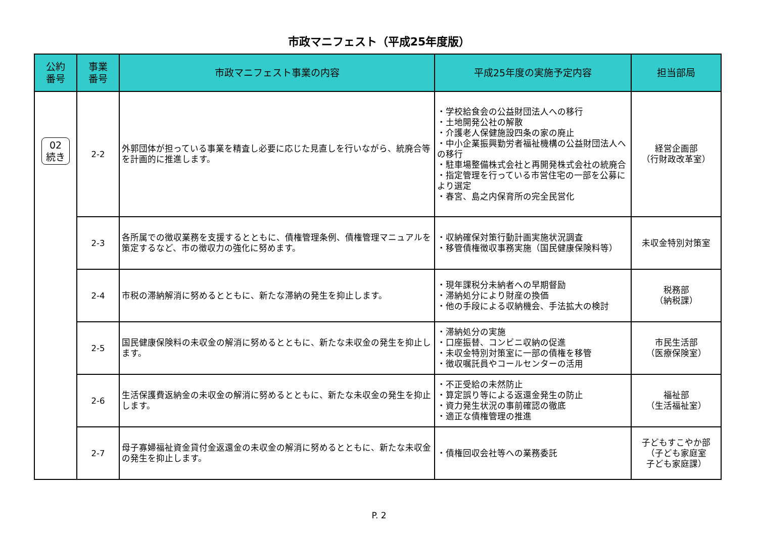市政マニフェスト（平成25年度版）
| 公約 番号 | 事業 番号 | 市政マニフェスト事業の内容 | 平成25年度の実施予定内容 | 担当部局 |
| --- | --- | --- | --- | --- |
| 02 続き | 2-2 | 外郭団体が担っている事業を精査し必要に応じた見直しを行いながら、統廃合等を計画的に推進します。 | ・学校給食会の公益財団法人への移行 ・土地開発公社の解散 ・介護老人保健施設四条の家の廃止 ・中小企業振興勤労者福祉機構の公益財団法人への移行 ・駐車場整備株式会社と再開発株式会社の統廃合 ・指定管理を行っている市営住宅の一部を公募により選定 ・春宮、島之内保育所の完全民営化 | 経営企画部 （行財政改革室） |
| | 2-3 | 各所属での徴収業務を支援するとともに、債権管理条例、債権管理マニュアルを策定するなど、市の徴収力の強化に努めます。 | ・収納確保対策行動計画実施状況調査 ・移管債権徴収事務実施（国民健康保険料等） | 未収金特別対策室 |
| | 2-4 | 市税の滞納解消に努めるとともに、新たな滞納の発生を抑止します。 | ・現年課税分未納者への早期督励 ・滞納処分により財産の換価 ・他の手段による収納機会、手法拡大の検討 | 税務部 （納税課） |
| | 2-5 | 国民健康保険料の未収金の解消に努めるとともに、新たな未収金の発生を抑止します。 | ・滞納処分の実施 ・口座振替、コンビニ収納の促進 ・未収金特別対策室に一部の債権を移管 ・徴収嘱託員やコールセンターの活用 | 市民生活部 （医療保険室） |
| | 2-6 | 生活保護費返納金の未収金の解消に努めるとともに、新たな未収金の発生を抑止します。 | ・不正受給の未然防止 ・算定誤り等による返還金発生の防止 ・資力発生状況の事前確認の徹底 ・適正な債権管理の推進 | 福祉部 （生活福祉室） |
| | 2-7 | 母子寡婦福祉資金貸付金返還金の未収金の解消に努めるとともに、新たな未収金の発生を抑止します。 | ・債権回収会社等への業務委託 | 子どもすこやか部 （子ども家庭室 子ども家庭課） |
P. 2